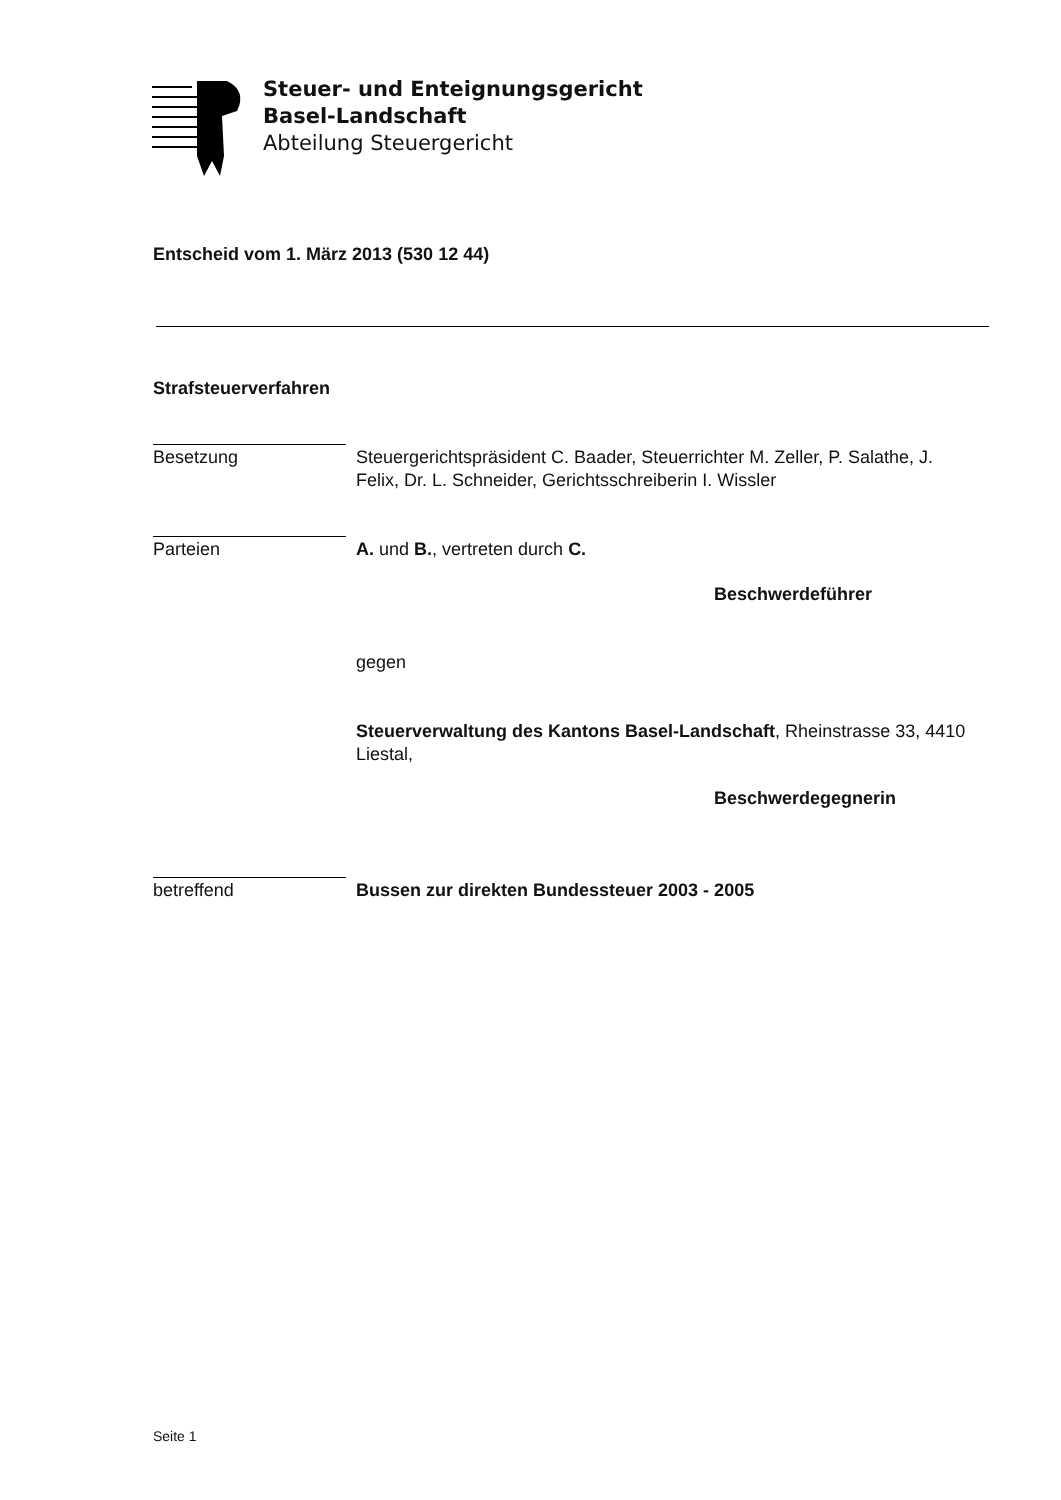Steuer- und Enteignungsgericht
Basel-Landschaft
Abteilung Steuergericht
Entscheid vom 1. März 2013 (530 12 44)
Strafsteuerverfahren
Besetzung
Steuergerichtspräsident C. Baader, Steuerrichter M. Zeller, P. Salathe, J. Felix, Dr. L. Schneider, Gerichtsschreiberin I. Wissler
Parteien
A. und B., vertreten durch C.
Beschwerdeführer
gegen
Steuerverwaltung des Kantons Basel-Landschaft, Rheinstrasse 33, 4410 Liestal,
Beschwerdegegnerin
betreffend
Bussen zur direkten Bundessteuer 2003 - 2005
Seite 1